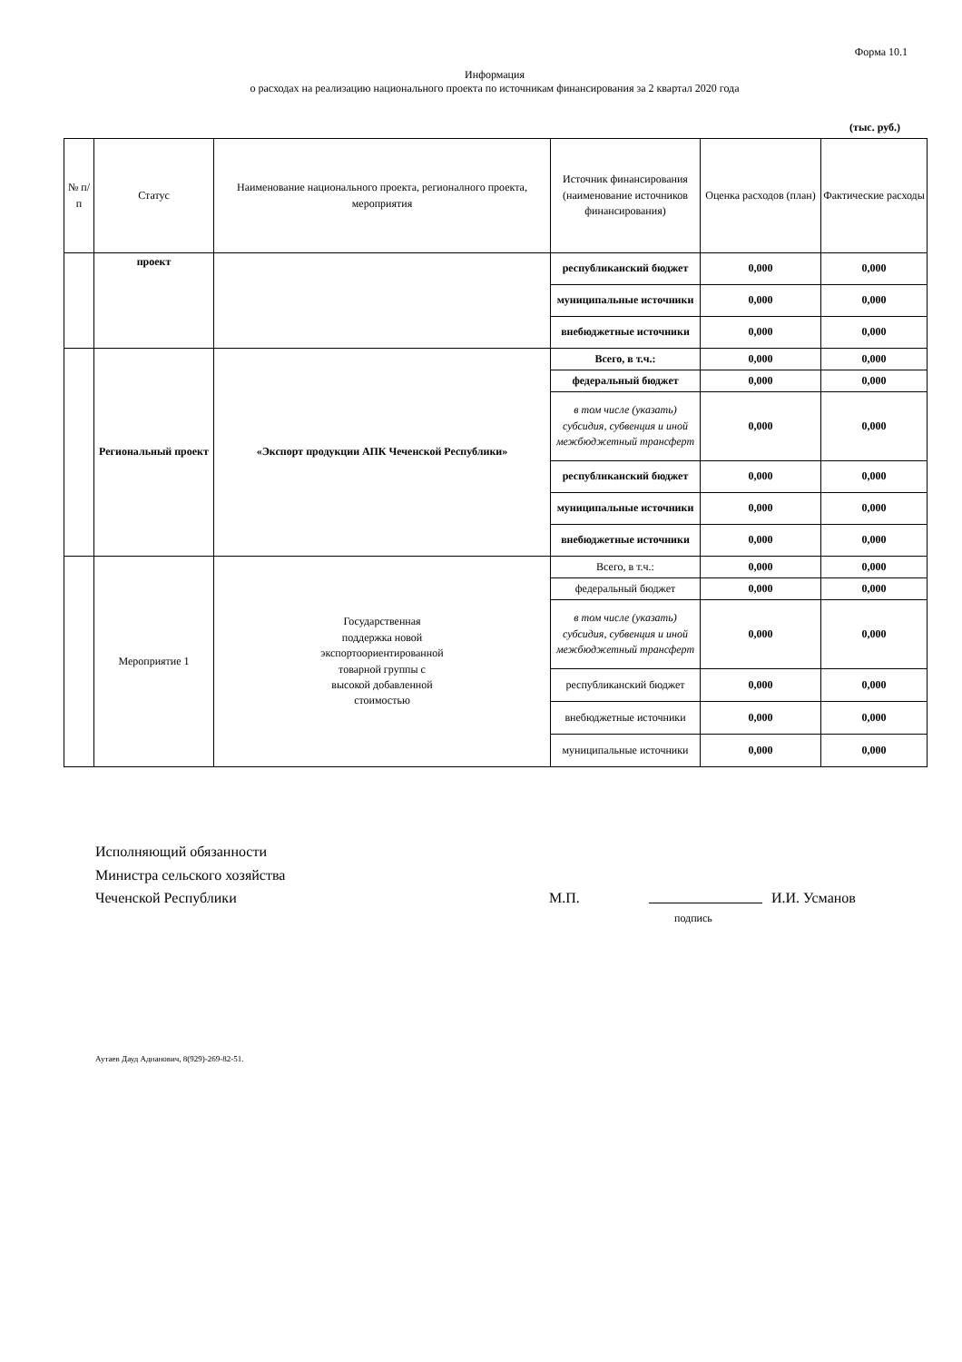Форма 10.1
Информация
о расходах на реализацию национального проекта по источникам финансирования за 2 квартал 2020 года
(тыс. руб.)
| № п/п | Статус | Наименование национального проекта, регионалного проекта, мероприятия | Источник финансирования (наименование источников финансирования) | Оценка расходов (план) | Фактические расходы |
| --- | --- | --- | --- | --- | --- |
| | проект | | республиканский бюджет | 0,000 | 0,000 |
| | | | муниципальные источники | 0,000 | 0,000 |
| | | | внебюджетные источники | 0,000 | 0,000 |
| | Региональный проект | «Экспорт продукции АПК Чеченской Республики» | Всего, в т.ч.: | 0,000 | 0,000 |
| | | | федеральный бюджет | 0,000 | 0,000 |
| | | | в том числе (указать) субсидия, субвенция и иной межбюджетный трансферт | 0,000 | 0,000 |
| | | | республиканский бюджет | 0,000 | 0,000 |
| | | | муниципальные источники | 0,000 | 0,000 |
| | | | внебюджетные источники | 0,000 | 0,000 |
| | Мероприятие 1 | Государственная поддержка новой экспортоориентированной товарной группы с высокой добавленной стоимостью | Всего, в т.ч.: | 0,000 | 0,000 |
| | | | федеральный бюджет | 0,000 | 0,000 |
| | | | в том числе (указать) субсидия, субвенция и иной межбюджетный трансферт | 0,000 | 0,000 |
| | | | республиканский бюджет | 0,000 | 0,000 |
| | | | внебюджетные источники | 0,000 | 0,000 |
| | | | муниципальные источники | 0,000 | 0,000 |
Исполняющий обязанности
Министра сельского хозяйства
Чеченской Республики М.П. И.И. Усманов
подпись
Аутаев Дауд Аднанович, 8(929)-269-82-51.